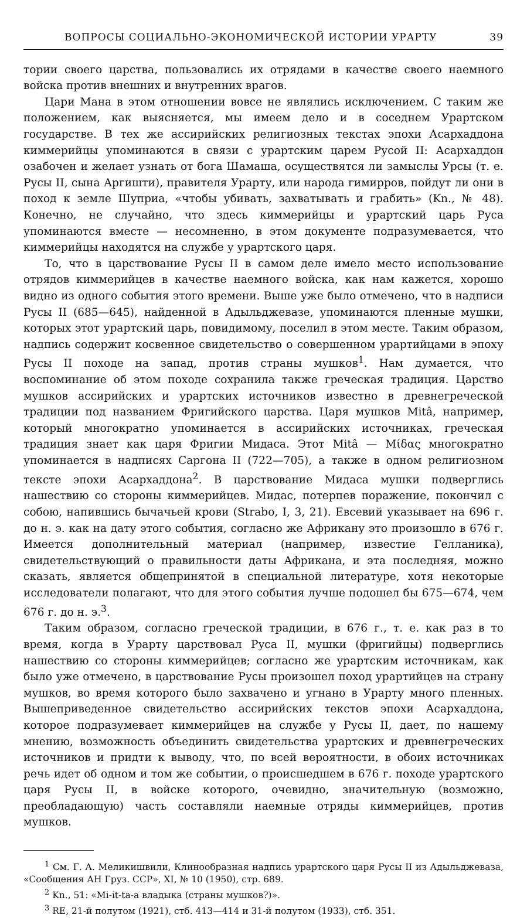ВОПРОСЫ СОЦИАЛЬНО-ЭКОНОМИЧЕСКОЙ ИСТОРИИ УРАРТУ 39
тории своего царства, пользовались их отрядами в качестве своего наемного войска против внешних и внутренних врагов.
Цари Мана в этом отношении вовсе не являлись исключением. С таким же положением, как выясняется, мы имеем дело и в соседнем Урартском государстве. В тех же ассирийских религиозных текстах эпохи Асархаддона киммерийцы упоминаются в связи с урартским царем Русой II: Асархаддон озабочен и желает узнать от бога Шамаша, осуществятся ли замыслы Урсы (т. е. Русы II, сына Аргишти), правителя Урарту, или народа гимирров, пойдут ли они в поход к земле Шуприа, «чтобы убивать, захватывать и грабить» (Kn., № 48). Конечно, не случайно, что здесь киммерийцы и урартский царь Руса упоминаются вместе — несомненно, в этом документе подразумевается, что киммерийцы находятся на службе у урартского царя.
То, что в царствование Русы II в самом деле имело место использование отрядов киммерийцев в качестве наемного войска, как нам кажется, хорошо видно из одного события этого времени. Выше уже было отмечено, что в надписи Русы II (685—645), найденной в Адыльджевазе, упоминаются пленные мушки, которых этот урартский царь, повидимому, поселил в этом месте. Таким образом, надпись содержит косвенное свидетельство о совершенном урартийцами в эпоху Русы II походе на запад, против страны мушков<sup>1</sup>. Нам думается, что воспоминание об этом походе сохранила также греческая традиция. Царство мушков ассирийских и урартских источников известно в древнегреческой традиции под названием Фригийского царства. Царя мушков Mitâ, например, который многократно упоминается в ассирийских источниках, греческая традиция знает как царя Фригии Мидаса. Этот Mitâ — Μίδας многократно упоминается в надписях Саргона II (722—705), а также в одном религиозном тексте эпохи Асархаддона<sup>2</sup>. В царствование Мидаса мушки подверглись нашествию со стороны киммерийцев. Мидас, потерпев поражение, покончил с собою, напившись бычачьей крови (Strabo, I, 3, 21). Евсевий указывает на 696 г. до н. э. как на дату этого события, согласно же Африкану это произошло в 676 г. Имеется дополнительный материал (например, известие Гелланика), свидетельствующий о правильности даты Африкана, и эта последняя, можно сказать, является общепринятой в специальной литературе, хотя некоторые исследователи полагают, что для этого события лучше подошел бы 675—674, чем 676 г. до н. э.<sup>3</sup>.
Таким образом, согласно греческой традиции, в 676 г., т. е. как раз в то время, когда в Урарту царствовал Руса II, мушки (фригийцы) подверглись нашествию со стороны киммерийцев; согласно же урартским источникам, как было уже отмечено, в царствование Русы произошел поход урартийцев на страну мушков, во время которого было захвачено и угнано в Урарту много пленных. Вышеприведенное свидетельство ассирийских текстов эпохи Асархаддона, которое подразумевает киммерийцев на службе у Русы II, дает, по нашему мнению, возможность объединить свидетельства урартских и древнегреческих источников и придти к выводу, что, по всей вероятности, в обоих источниках речь идет об одном и том же событии, о происшедшем в 676 г. походе урартского царя Русы II, в войске которого, очевидно, значительную (возможно, преобладающую) часть составляли наемные отряды киммерийцев, против мушков.
<sup>1</sup> См. Г. А. Меликишвили, Клинообразная надпись урартского царя Русы II из Адыльджеваза, «Сообщения АН Груз. ССР», XI, № 10 (1950), стр. 689.
<sup>2</sup> Kn., 51: «Mi-it-ta-a владыка (страны мушков?)».
<sup>3</sup> RE, 21-й полутом (1921), стб. 413—414 и 31-й полутом (1933), стб. 351.